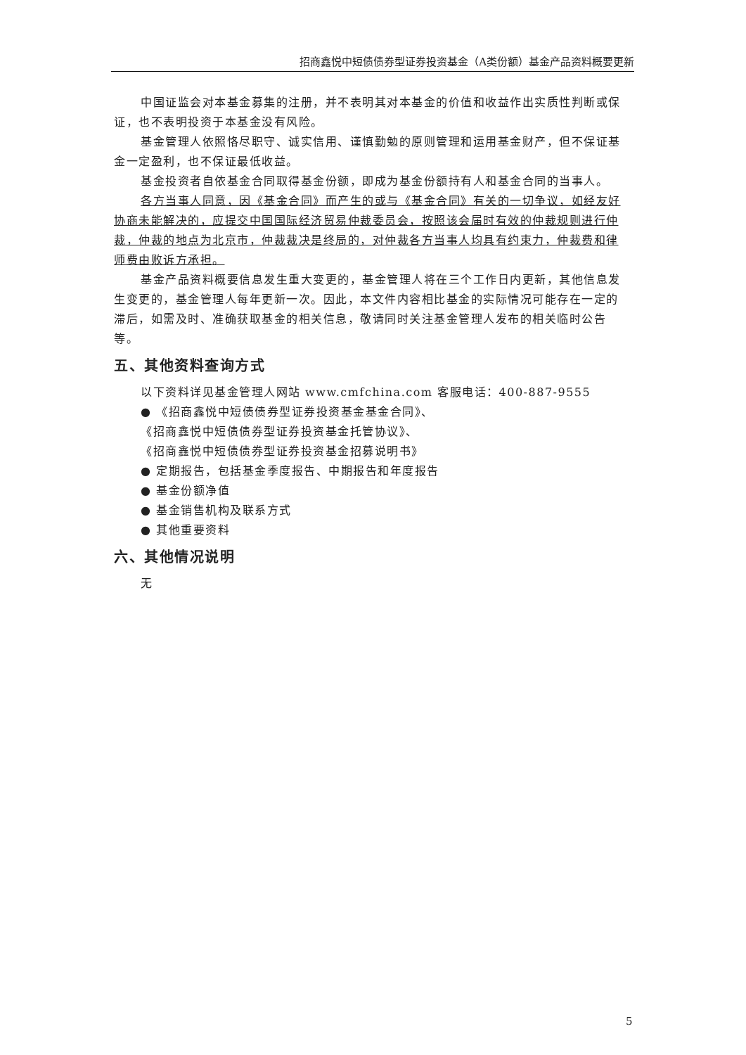招商鑫悦中短债债券型证券投资基金（A类份额）基金产品资料概要更新
中国证监会对本基金募集的注册，并不表明其对本基金的价值和收益作出实质性判断或保证，也不表明投资于本基金没有风险。
基金管理人依照恪尽职守、诚实信用、谨慎勤勉的原则管理和运用基金财产，但不保证基金一定盈利，也不保证最低收益。
基金投资者自依基金合同取得基金份额，即成为基金份额持有人和基金合同的当事人。
各方当事人同意，因《基金合同》而产生的或与《基金合同》有关的一切争议，如经友好协商未能解决的，应提交中国国际经济贸易仲裁委员会，按照该会届时有效的仲裁规则进行仲裁，仲裁的地点为北京市，仲裁裁决是终局的，对仲裁各方当事人均具有约束力，仲裁费和律师费由败诉方承担。
基金产品资料概要信息发生重大变更的，基金管理人将在三个工作日内更新，其他信息发生变更的，基金管理人每年更新一次。因此，本文件内容相比基金的实际情况可能存在一定的滞后，如需及时、准确获取基金的相关信息，敬请同时关注基金管理人发布的相关临时公告等。
五、其他资料查询方式
以下资料详见基金管理人网站 www.cmfchina.com 客服电话：400-887-9555
● 《招商鑫悦中短债债券型证券投资基金基金合同》、
《招商鑫悦中短债债券型证券投资基金托管协议》、
《招商鑫悦中短债债券型证券投资基金招募说明书》
● 定期报告，包括基金季度报告、中期报告和年度报告
● 基金份额净值
● 基金销售机构及联系方式
● 其他重要资料
六、其他情况说明
无
5